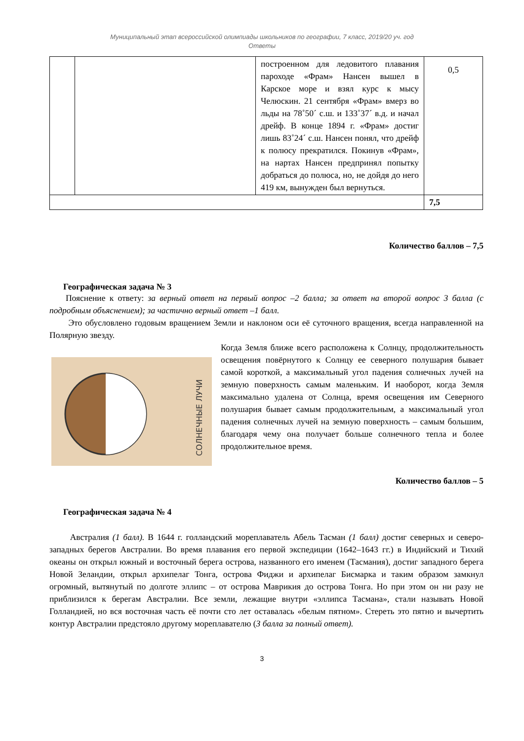Муниципальный этап всероссийской олимпиады школьников по географии, 7 класс, 2019/20 уч. год
Ответы
| | | построенном для ледовитого плавания пароходе «Фрам» Нансен вышел в Карское море и взял курс к мысу Челюскин. 21 сентября «Фрам» вмерз во льды на 78˚50´ с.ш. и 133˚37´ в.д. и начал дрейф. В конце 1894 г. «Фрам» достиг лишь 83˚24´ с.ш. Нансен понял, что дрейф к полюсу прекратился. Покинув «Фрам», на нартах Нансен предпринял попытку добраться до полюса, но, не дойдя до него 419 км, вынужден был вернуться. | 0,5 |
| | | | 7,5 |
Количество баллов – 7,5
Географическая задача № 3
Пояснение к ответу: за верный ответ на первый вопрос –2 балла; за ответ на второй вопрос 3 балла (с подробным объяснением); за частично верный ответ –1 балл.
Это обусловлено годовым вращением Земли и наклоном оси её суточного вращения, всегда направленной на Полярную звезду.
СОЛНЕЧНЫЕ ЛУЧИ
Когда Земля ближе всего расположена к Солнцу, продолжительность освещения повёрнутого к Солнцу ее северного полушария бывает самой короткой, а максимальный угол падения солнечных лучей на земную поверхность самым маленьким. И наоборот, когда Земля максимально удалена от Солнца, время освещения им Северного полушария бывает самым продолжительным, а максимальный угол падения солнечных лучей на земную поверхность – самым большим, благодаря чему она получает больше солнечного тепла и более продолжительное время.
Количество баллов – 5
Географическая задача № 4
Австралия (1 балл). В 1644 г. голландский мореплаватель Абель Тасман (1 балл) достиг северных и северо-западных берегов Австралии. Во время плавания его первой экспедиции (1642–1643 гг.) в Индийский и Тихий океаны он открыл южный и восточный берега острова, названного его именем (Тасмания), достиг западного берега Новой Зеландии, открыл архипелаг Тонга, острова Фиджи и архипелаг Бисмарка и таким образом замкнул огромный, вытянутый по долготе эллипс – от острова Маврикия до острова Тонга. Но при этом он ни разу не приблизился к берегам Австралии. Все земли, лежащие внутри «эллипса Тасмана», стали называть Новой Голландией, но вся восточная часть её почти сто лет оставалась «белым пятном». Стереть это пятно и вычертить контур Австралии предстояло другому мореплавателю (3 балла за полный ответ).
3